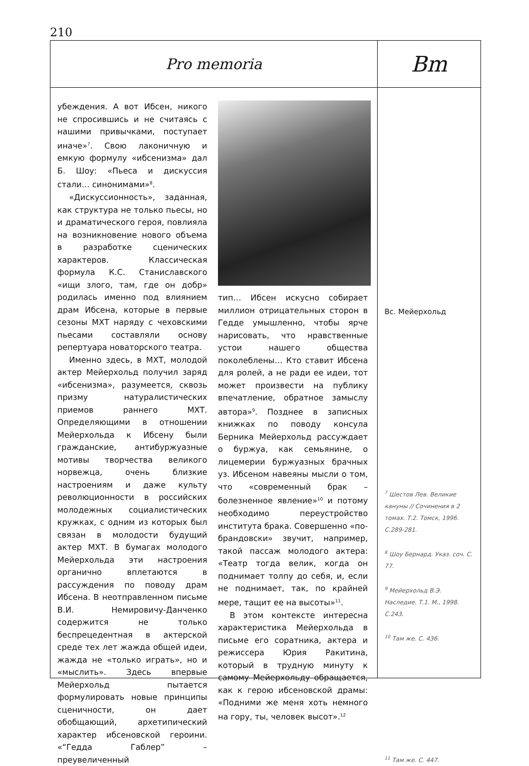210
Pro memoria
Вm
убеждения. А вот Ибсен, никого не спросившись и не считаясь с нашими привычками, поступает иначе»<sup>7</sup>. Свою лаконичную и емкую формулу «ибсенизма» дал Б. Шоу: «Пьеса и дискуссия стали… синонимами»<sup>8</sup>.
«Дискуссионность», заданная, как структура не только пьесы, но и драматического героя, повлияла на возникновение нового объема в разработке сценических характеров. Классическая формула К.С. Станиславского «ищи злого, там, где он добр» родилась именно под влиянием драм Ибсена, которые в первые сезоны МХТ наряду с чеховскими пьесами составляли основу репертуара новаторского театра.
Именно здесь, в МХТ, молодой актер Мейерхольд получил заряд «ибсенизма», разумеется, сквозь призму натуралистических приемов раннего МХТ. Определяющими в отношении Мейерхольда к Ибсену были гражданские, антибуржуазные мотивы творчества великого норвежца, очень близкие настроениям и даже культу революционности в российских молодежных социалистических кружках, с одним из которых был связан в молодости будущий актер МХТ. В бумагах молодого Мейерхольда эти настроения органично вплетаются в рассуждения по поводу драм Ибсена. В неотправленном письме В.И. Немировичу-Данченко содержится не только беспрецедентная в актерской среде тех лет жажда общей идеи, жажда не «только играть», но и «мыслить». Здесь впервые Мейерхольд пытается формулировать новые принципы сценичности, он дает обобщающий, архетипический характер ибсеновской героини. «“Гедда Габлер” – преувеличенный
тип… Ибсен искусно собирает миллион отрицательных сторон в Гедде умышленно, чтобы ярче нарисовать, что нравственные устои нашего общества поколеблены… Кто ставит Ибсена для ролей, а не ради ее идеи, тот может произвести на публику впечатление, обратное замыслу автора»<sup>9</sup>. Позднее в записных книжках по поводу консула Берника Мейерхольд рассуждает о буржуа, как семьянине, о лицемерии буржуазных брачных уз. Ибсеном навеяны мысли о том, что «современный брак – болезненное явление»<sup>10</sup> и потому необходимо переустройство института брака. Совершенно «по-брандовски» звучит, например, такой пассаж молодого актера: «Театр тогда велик, когда он поднимает толпу до себя, и, если не поднимает, так, по крайней мере, тащит ее на высоты»<sup>11</sup>.
В этом контексте интересна характеристика Мейерхольда в письме его соратника, актера и режиссера Юрия Ракитина, который в трудную минуту к самому Мейерхольду обращается, как к герою ибсеновской драмы: «Подними же меня хоть немного на гору, ты, человек высот».<sup>12</sup>
Вс. Мейерхольд
<sup>7</sup> Шестов Лев. Великие кануны // Сочинения в 2 томах. Т.2. Томск, 1996. С.289-281.
<sup>8</sup> Шоу Бернард. Указ. соч. С. 77.
<sup>9</sup> Мейерхольд В.Э. Наследие. Т.1. М., 1998. С.243.
<sup>10</sup> Там же. С. 436.
<sup>11</sup> Там же. С. 447.